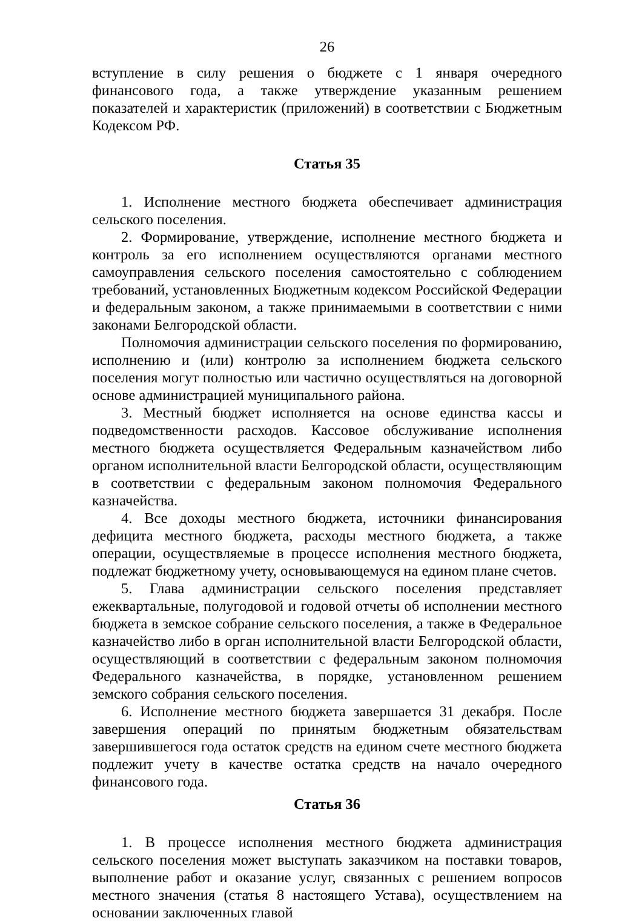26
вступление в силу решения о бюджете с 1 января очередного финансового года, а также утверждение указанным решением показателей и характеристик (приложений) в соответствии с Бюджетным Кодексом РФ.
Статья 35
1. Исполнение местного бюджета обеспечивает администрация сельского поселения.
2. Формирование, утверждение, исполнение местного бюджета и контроль за его исполнением осуществляются органами местного самоуправления сельского поселения самостоятельно с соблюдением требований, установленных Бюджетным кодексом Российской Федерации и федеральным законом, а также принимаемыми в соответствии с ними законами Белгородской области.
Полномочия администрации сельского поселения по формированию, исполнению и (или) контролю за исполнением бюджета сельского поселения могут полностью или частично осуществляться на договорной основе администрацией муниципального района.
3. Местный бюджет исполняется на основе единства кассы и подведомственности расходов. Кассовое обслуживание исполнения местного бюджета осуществляется Федеральным казначейством либо органом исполнительной власти Белгородской области, осуществляющим в соответствии с федеральным законом полномочия Федерального казначейства.
4. Все доходы местного бюджета, источники финансирования дефицита местного бюджета, расходы местного бюджета, а также операции, осуществляемые в процессе исполнения местного бюджета, подлежат бюджетному учету, основывающемуся на едином плане счетов.
5. Глава администрации сельского поселения представляет ежеквартальные, полугодовой и годовой отчеты об исполнении местного бюджета в земское собрание сельского поселения, а также в Федеральное казначейство либо в орган исполнительной власти Белгородской области, осуществляющий в соответствии с федеральным законом полномочия Федерального казначейства, в порядке, установленном решением земского собрания сельского поселения.
6. Исполнение местного бюджета завершается 31 декабря. После завершения операций по принятым бюджетным обязательствам завершившегося года остаток средств на едином счете местного бюджета подлежит учету в качестве остатка средств на начало очередного финансового года.
Статья 36
1. В процессе исполнения местного бюджета администрация сельского поселения может выступать заказчиком на поставки товаров, выполнение работ и оказание услуг, связанных с решением вопросов местного значения (статья 8 настоящего Устава), осуществлением на основании заключенных главой